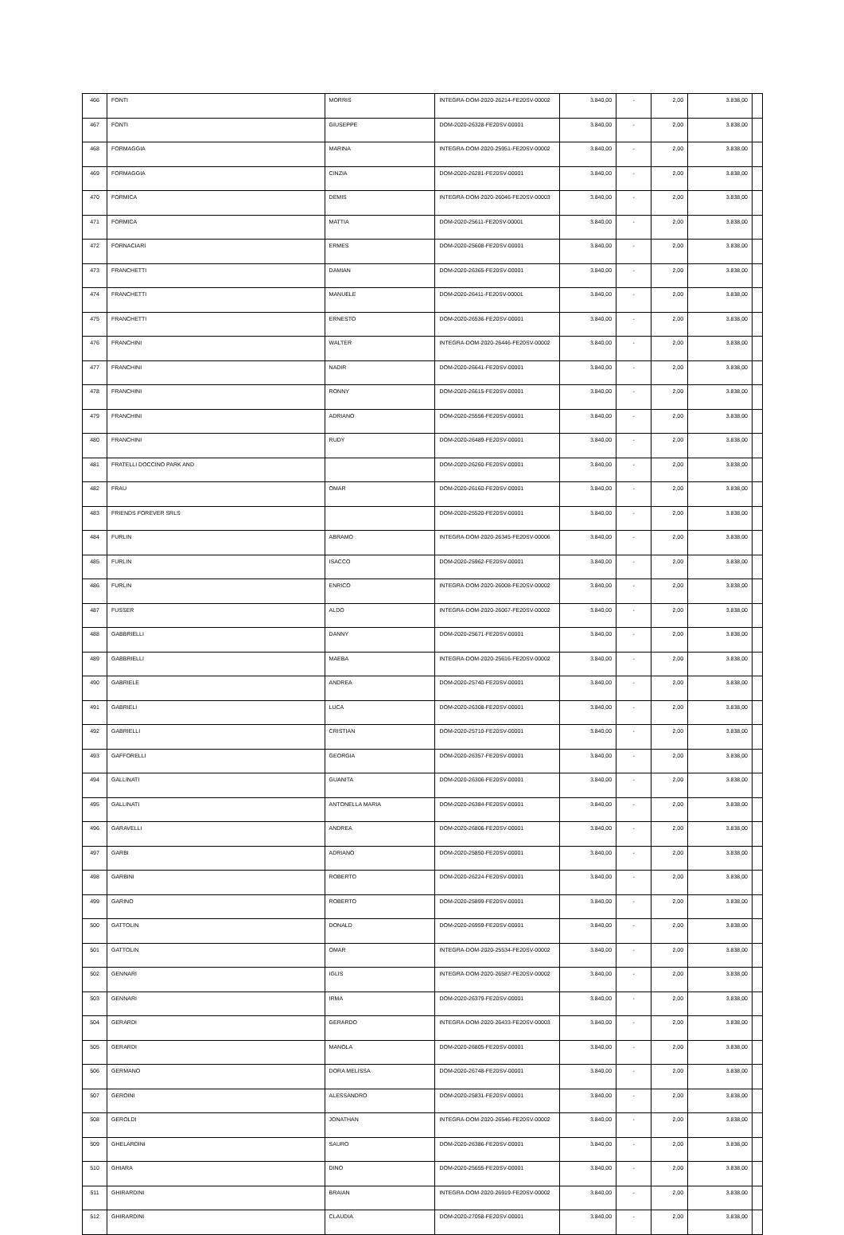| 466 | FONTI | MORRIS | INTEGRA-DOM-2020-26214-FE20SV-00002 | 3.840,00 | - | 2,00 | 3.838,00 | |
| 467 | FONTI | GIUSEPPE | DOM-2020-26328-FE20SV-00001 | 3.840,00 | - | 2,00 | 3.838,00 | |
| 468 | FORMAGGIA | MARINA | INTEGRA-DOM-2020-25951-FE20SV-00002 | 3.840,00 | - | 2,00 | 3.838,00 | |
| 469 | FORMAGGIA | CINZIA | DOM-2020-26281-FE20SV-00001 | 3.840,00 | - | 2,00 | 3.838,00 | |
| 470 | FORMICA | DEMIS | INTEGRA-DOM-2020-26046-FE20SV-00003 | 3.840,00 | - | 2,00 | 3.838,00 | |
| 471 | FORMICA | MATTIA | DOM-2020-25611-FE20SV-00001 | 3.840,00 | - | 2,00 | 3.838,00 | |
| 472 | FORNACIARI | ERMES | DOM-2020-25608-FE20SV-00001 | 3.840,00 | - | 2,00 | 3.838,00 | |
| 473 | FRANCHETTI | DAMIAN | DOM-2020-26365-FE20SV-00001 | 3.840,00 | - | 2,00 | 3.838,00 | |
| 474 | FRANCHETTI | MANUELE | DOM-2020-26411-FE20SV-00001 | 3.840,00 | - | 2,00 | 3.838,00 | |
| 475 | FRANCHETTI | ERNESTO | DOM-2020-26536-FE20SV-00001 | 3.840,00 | - | 2,00 | 3.838,00 | |
| 476 | FRANCHINI | WALTER | INTEGRA-DOM-2020-26446-FE20SV-00002 | 3.840,00 | - | 2,00 | 3.838,00 | |
| 477 | FRANCHINI | NADIR | DOM-2020-26641-FE20SV-00001 | 3.840,00 | - | 2,00 | 3.838,00 | |
| 478 | FRANCHINI | RONNY | DOM-2020-26615-FE20SV-00001 | 3.840,00 | - | 2,00 | 3.838,00 | |
| 479 | FRANCHINI | ADRIANO | DOM-2020-25556-FE20SV-00001 | 3.840,00 | - | 2,00 | 3.838,00 | |
| 480 | FRANCHINI | RUDY | DOM-2020-26489-FE20SV-00001 | 3.840,00 | - | 2,00 | 3.838,00 | |
| 481 | FRATELLI DOCCINO PARK AND | | DOM-2020-26260-FE20SV-00001 | 3.840,00 | - | 2,00 | 3.838,00 | |
| 482 | FRAU | OMAR | DOM-2020-26160-FE20SV-00001 | 3.840,00 | - | 2,00 | 3.838,00 | |
| 483 | FRIENDS FOREVER SRLS | | DOM-2020-25520-FE20SV-00001 | 3.840,00 | - | 2,00 | 3.838,00 | |
| 484 | FURLIN | ABRAMO | INTEGRA-DOM-2020-26345-FE20SV-00006 | 3.840,00 | - | 2,00 | 3.838,00 | |
| 485 | FURLIN | ISACCO | DOM-2020-25962-FE20SV-00001 | 3.840,00 | - | 2,00 | 3.838,00 | |
| 486 | FURLIN | ENRICO | INTEGRA-DOM-2020-26008-FE20SV-00002 | 3.840,00 | - | 2,00 | 3.838,00 | |
| 487 | FUSSER | ALDO | INTEGRA-DOM-2020-26067-FE20SV-00002 | 3.840,00 | - | 2,00 | 3.838,00 | |
| 488 | GABBRIELLI | DANNY | DOM-2020-25671-FE20SV-00001 | 3.840,00 | - | 2,00 | 3.838,00 | |
| 489 | GABBRIELLI | MAEBA | INTEGRA-DOM-2020-25616-FE20SV-00002 | 3.840,00 | - | 2,00 | 3.838,00 | |
| 490 | GABRIELE | ANDREA | DOM-2020-25740-FE20SV-00001 | 3.840,00 | - | 2,00 | 3.838,00 | |
| 491 | GABRIELI | LUCA | DOM-2020-26308-FE20SV-00001 | 3.840,00 | - | 2,00 | 3.838,00 | |
| 492 | GABRIELLI | CRISTIAN | DOM-2020-25710-FE20SV-00001 | 3.840,00 | - | 2,00 | 3.838,00 | |
| 493 | GAFFORELLI | GEORGIA | DOM-2020-26357-FE20SV-00001 | 3.840,00 | - | 2,00 | 3.838,00 | |
| 494 | GALLINATI | GUANITA | DOM-2020-26306-FE20SV-00001 | 3.840,00 | - | 2,00 | 3.838,00 | |
| 495 | GALLINATI | ANTONELLA MARIA | DOM-2020-26384-FE20SV-00001 | 3.840,00 | - | 2,00 | 3.838,00 | |
| 496 | GARAVELLI | ANDREA | DOM-2020-26806-FE20SV-00001 | 3.840,00 | - | 2,00 | 3.838,00 | |
| 497 | GARBI | ADRIANO | DOM-2020-25850-FE20SV-00001 | 3.840,00 | - | 2,00 | 3.838,00 | |
| 498 | GARBINI | ROBERTO | DOM-2020-26224-FE20SV-00001 | 3.840,00 | - | 2,00 | 3.838,00 | |
| 499 | GARINO | ROBERTO | DOM-2020-25899-FE20SV-00001 | 3.840,00 | - | 2,00 | 3.838,00 | |
| 500 | GATTOLIN | DONALD | DOM-2020-26959-FE20SV-00001 | 3.840,00 | - | 2,00 | 3.838,00 | |
| 501 | GATTOLIN | OMAR | INTEGRA-DOM-2020-25534-FE20SV-00002 | 3.840,00 | - | 2,00 | 3.838,00 | |
| 502 | GENNARI | IGLIS | INTEGRA-DOM-2020-26587-FE20SV-00002 | 3.840,00 | - | 2,00 | 3.838,00 | |
| 503 | GENNARI | IRMA | DOM-2020-26379-FE20SV-00001 | 3.840,00 | - | 2,00 | 3.838,00 | |
| 504 | GERARDI | GERARDO | INTEGRA-DOM-2020-26433-FE20SV-00003 | 3.840,00 | - | 2,00 | 3.838,00 | |
| 505 | GERARDI | MANOLA | DOM-2020-26805-FE20SV-00001 | 3.840,00 | - | 2,00 | 3.838,00 | |
| 506 | GERMANO | DORA MELISSA | DOM-2020-26748-FE20SV-00001 | 3.840,00 | - | 2,00 | 3.838,00 | |
| 507 | GEROINI | ALESSANDRO | DOM-2020-25831-FE20SV-00001 | 3.840,00 | - | 2,00 | 3.838,00 | |
| 508 | GEROLDI | JONATHAN | INTEGRA-DOM-2020-26546-FE20SV-00002 | 3.840,00 | - | 2,00 | 3.838,00 | |
| 509 | GHELARDINI | SAURO | DOM-2020-26386-FE20SV-00001 | 3.840,00 | - | 2,00 | 3.838,00 | |
| 510 | GHIARA | DINO | DOM-2020-25655-FE20SV-00001 | 3.840,00 | - | 2,00 | 3.838,00 | |
| 511 | GHIRARDINI | BRAIAN | INTEGRA-DOM-2020-26919-FE20SV-00002 | 3.840,00 | - | 2,00 | 3.838,00 | |
| 512 | GHIRARDINI | CLAUDIA | DOM-2020-27058-FE20SV-00001 | 3.840,00 | - | 2,00 | 3.838,00 | |